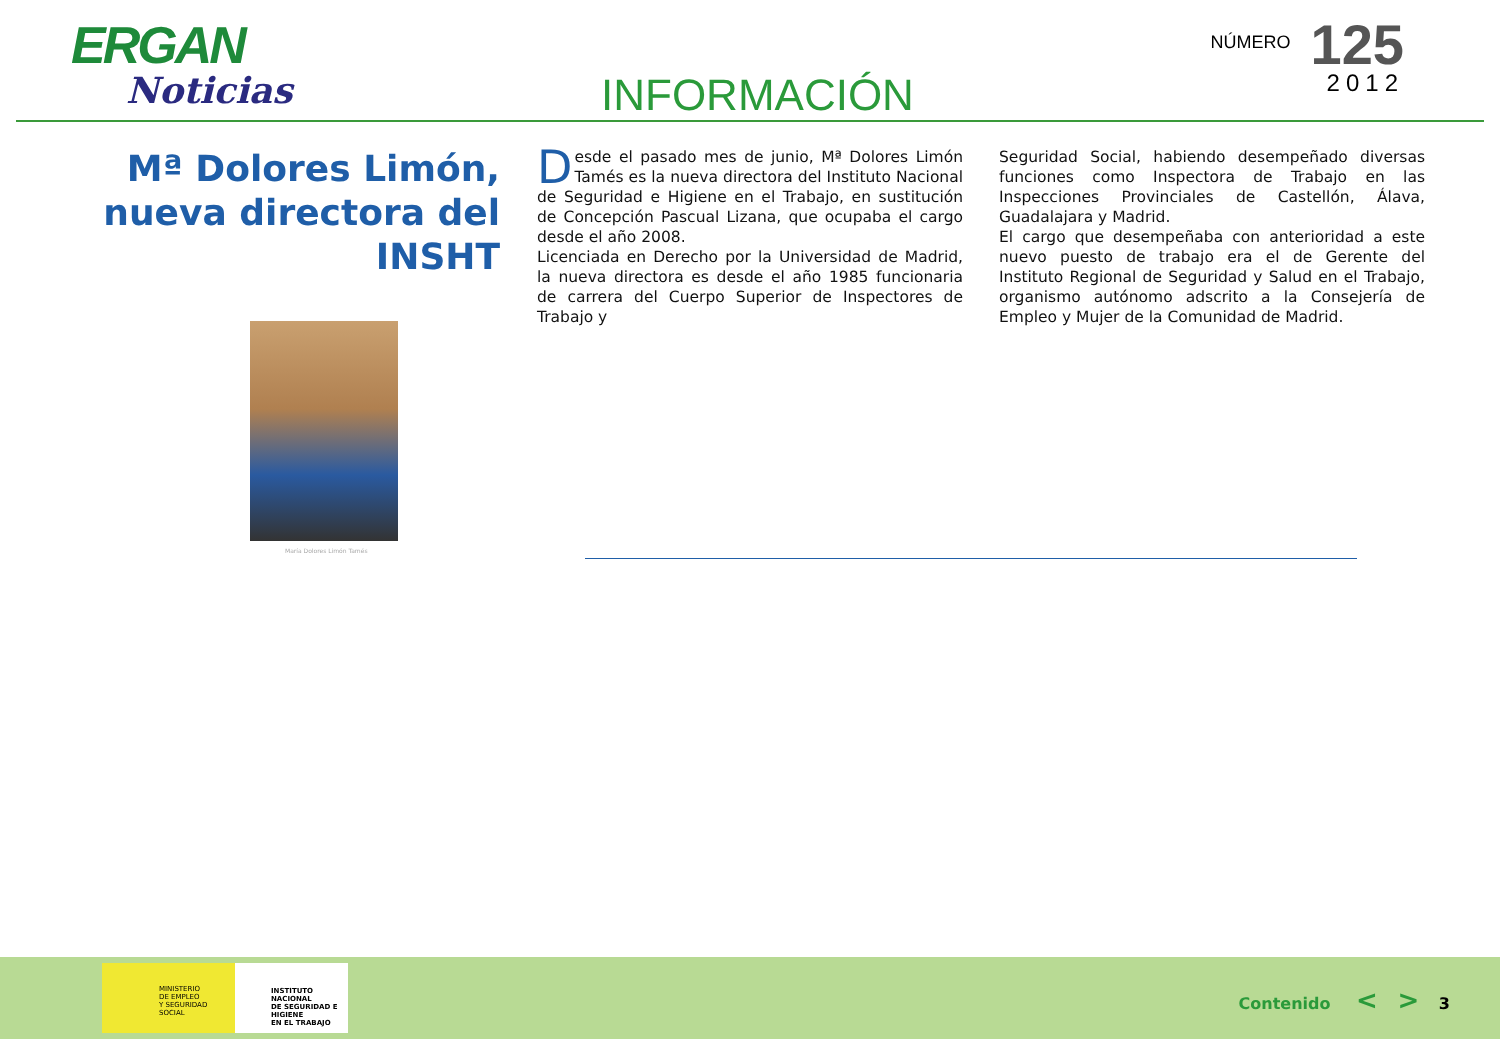ERGAN
Noticias
INFORMACIÓN
NÚMERO 125
2012
Mª Dolores Limón,
nueva directora del
INSHT
María Dolores Limón Tamés
Desde el pasado mes de junio, Mª Dolores Limón Tamés es la nueva directora del Instituto Nacional de Seguridad e Higiene en el Trabajo, en sustitución de Concepción Pascual Lizana, que ocupaba el cargo desde el año 2008.
Licenciada en Derecho por la Universidad de Madrid, la nueva directora es desde el año 1985 funcionaria de carrera del Cuerpo Superior de Inspectores de Trabajo y
Seguridad Social, habiendo desempeñado diversas funciones como Inspectora de Trabajo en las Inspecciones Provinciales de Castellón, Álava, Guadalajara y Madrid.
El cargo que desempeñaba con anterioridad a este nuevo puesto de trabajo era el de Gerente del Instituto Regional de Seguridad y Salud en el Trabajo, organismo autónomo adscrito a la Consejería de Empleo y Mujer de la Comunidad de Madrid.
MINISTERIO
DE EMPLEO
Y SEGURIDAD SOCIAL
INSTITUTO NACIONAL
DE SEGURIDAD E HIGIENE
EN EL TRABAJO
Contenido < > 3